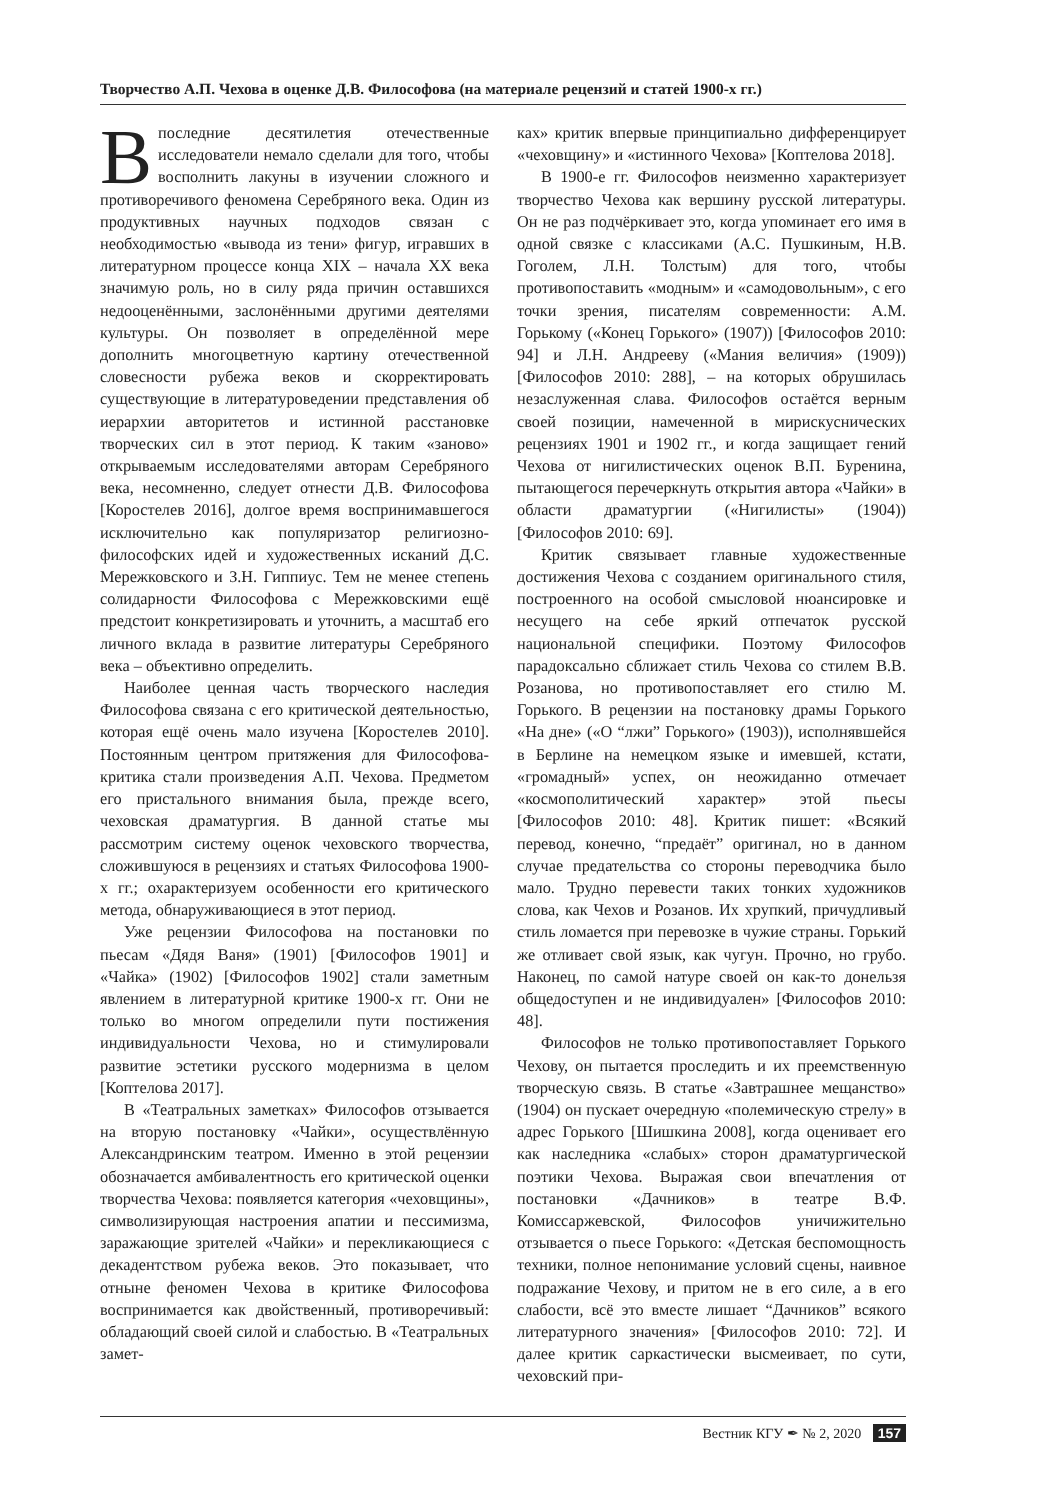Творчество А.П. Чехова в оценке Д.В. Философова (на материале рецензий и статей 1900-х гг.)
Впоследние десятилетия отечественные исследователи немало сделали для того, чтобы восполнить лакуны в изучении сложного и противоречивого феномена Серебряного века. Один из продуктивных научных подходов связан с необходимостью «вывода из тени» фигур, игравших в литературном процессе конца XIX – начала XX века значимую роль, но в силу ряда причин оставшихся недооценёнными, заслонёнными другими деятелями культуры. Он позволяет в определённой мере дополнить многоцветную картину отечественной словесности рубежа веков и скорректировать существующие в литературоведении представления об иерархии авторитетов и истинной расстановке творческих сил в этот период. К таким «заново» открываемым исследователями авторам Серебряного века, несомненно, следует отнести Д.В. Философова [Коростелев 2016], долгое время воспринимавшегося исключительно как популяризатор религиозно-философских идей и художественных исканий Д.С. Мережковского и З.Н. Гиппиус. Тем не менее степень солидарности Философова с Мережковскими ещё предстоит конкретизировать и уточнить, а масштаб его личного вклада в развитие литературы Серебряного века – объективно определить.
Наиболее ценная часть творческого наследия Философова связана с его критической деятельностью, которая ещё очень мало изучена [Коростелев 2010]. Постоянным центром притяжения для Философова-критика стали произведения А.П. Чехова. Предметом его пристального внимания была, прежде всего, чеховская драматургия. В данной статье мы рассмотрим систему оценок чеховского творчества, сложившуюся в рецензиях и статьях Философова 1900-х гг.; охарактеризуем особенности его критического метода, обнаруживающиеся в этот период.
Уже рецензии Философова на постановки по пьесам «Дядя Ваня» (1901) [Философов 1901] и «Чайка» (1902) [Философов 1902] стали заметным явлением в литературной критике 1900-х гг. Они не только во многом определили пути постижения индивидуальности Чехова, но и стимулировали развитие эстетики русского модернизма в целом [Коптелова 2017].
В «Театральных заметках» Философов отзывается на вторую постановку «Чайки», осуществлённую Александринским театром. Именно в этой рецензии обозначается амбивалентность его критической оценки творчества Чехова: появляется категория «чеховщины», символизирующая настроения апатии и пессимизма, заражающие зрителей «Чайки» и перекликающиеся с декадентством рубежа веков. Это показывает, что отныне феномен Чехова в критике Философова воспринимается как двойственный, противоречивый: обладающий своей силой и слабостью. В «Театральных замет-
ках» критик впервые принципиально дифференцирует «чеховщину» и «истинного Чехова» [Коптелова 2018].
В 1900-е гг. Философов неизменно характеризует творчество Чехова как вершину русской литературы. Он не раз подчёркивает это, когда упоминает его имя в одной связке с классиками (А.С. Пушкиным, Н.В. Гоголем, Л.Н. Толстым) для того, чтобы противопоставить «модным» и «самодовольным», с его точки зрения, писателям современности: А.М. Горькому («Конец Горького» (1907)) [Философов 2010: 94] и Л.Н. Андрееву («Мания величия» (1909)) [Философов 2010: 288], – на которых обрушилась незаслуженная слава. Философов остаётся верным своей позиции, намеченной в мирискуснических рецензиях 1901 и 1902 гг., и когда защищает гений Чехова от нигилистических оценок В.П. Буренина, пытающегося перечеркнуть открытия автора «Чайки» в области драматургии («Нигилисты» (1904)) [Философов 2010: 69].
Критик связывает главные художественные достижения Чехова с созданием оригинального стиля, построенного на особой смысловой нюансировке и несущего на себе яркий отпечаток русской национальной специфики. Поэтому Философов парадоксально сближает стиль Чехова со стилем В.В. Розанова, но противопоставляет его стилю М. Горького. В рецензии на постановку драмы Горького «На дне» («О “лжи” Горького» (1903)), исполнявшейся в Берлине на немецком языке и имевшей, кстати, «громадный» успех, он неожиданно отмечает «космополитический характер» этой пьесы [Философов 2010: 48]. Критик пишет: «Всякий перевод, конечно, “предаёт” оригинал, но в данном случае предательства со стороны переводчика было мало. Трудно перевести таких тонких художников слова, как Чехов и Розанов. Их хрупкий, причудливый стиль ломается при перевозке в чужие страны. Горький же отливает свой язык, как чугун. Прочно, но грубо. Наконец, по самой натуре своей он как-то донельзя общедоступен и не индивидуален» [Философов 2010: 48].
Философов не только противопоставляет Горького Чехову, он пытается проследить и их преемственную творческую связь. В статье «Завтрашнее мещанство» (1904) он пускает очередную «полемическую стрелу» в адрес Горького [Шишкина 2008], когда оценивает его как наследника «слабых» сторон драматургической поэтики Чехова. Выражая свои впечатления от постановки «Дачников» в театре В.Ф. Комиссаржевской, Философов уничижительно отзывается о пьесе Горького: «Детская беспомощность техники, полное непонимание условий сцены, наивное подражание Чехову, и притом не в его силе, а в его слабости, всё это вместе лишает “Дачников” всякого литературного значения» [Философов 2010: 72]. И далее критик саркастически высмеивает, по сути, чеховский при-
Вестник КГУ ✒ № 2, 2020 157